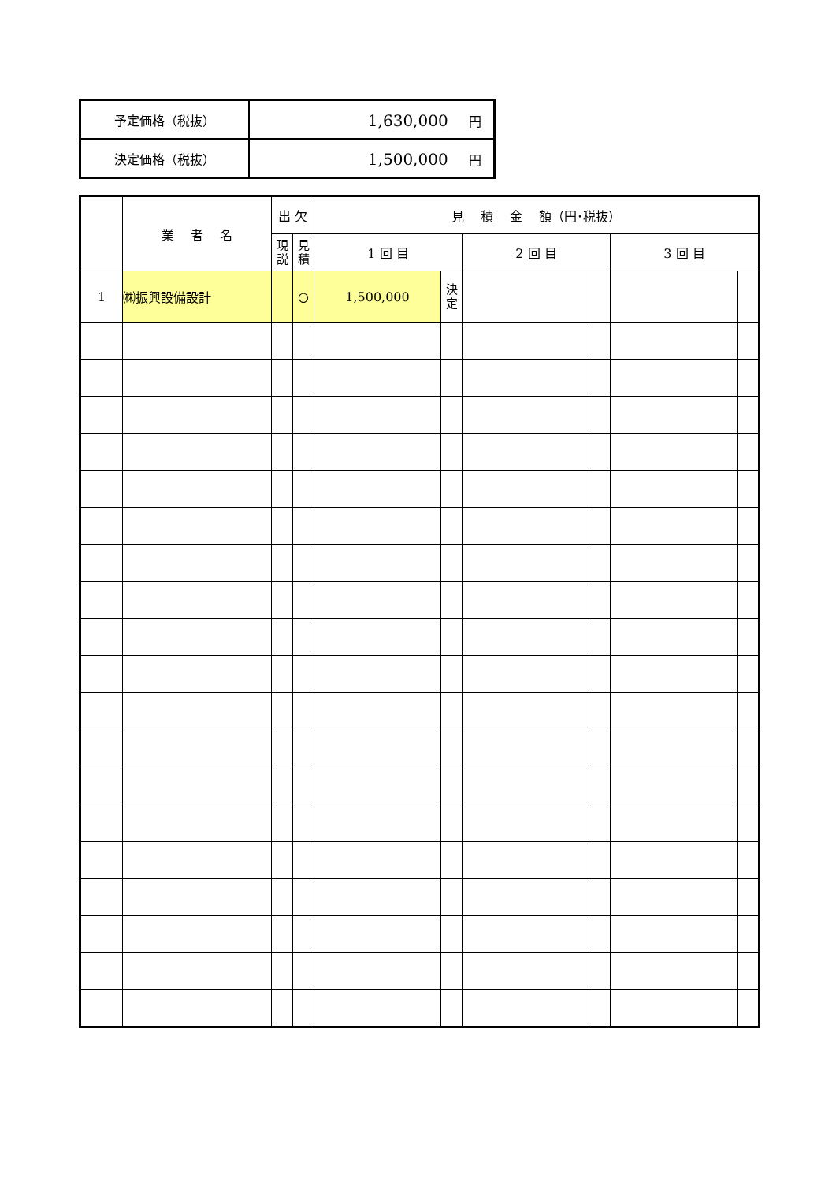| 予定価格（税抜） | 1,630,000 円 |
| 決定価格（税抜） | 1,500,000 円 |
| | 業 者 名 | 出 欠 | | 見 積 金 額（円･税抜） | | | | | |
| --- | --- | --- | --- | --- | --- | --- | --- | --- | --- |
| | | 現 説 | 見 積 | 1 回 目 | | 2 回 目 | | 3 回 目 | |
| 1 | ㈱振興設備設計 | | ○ | 1,500,000 | 決 定 | | | | |